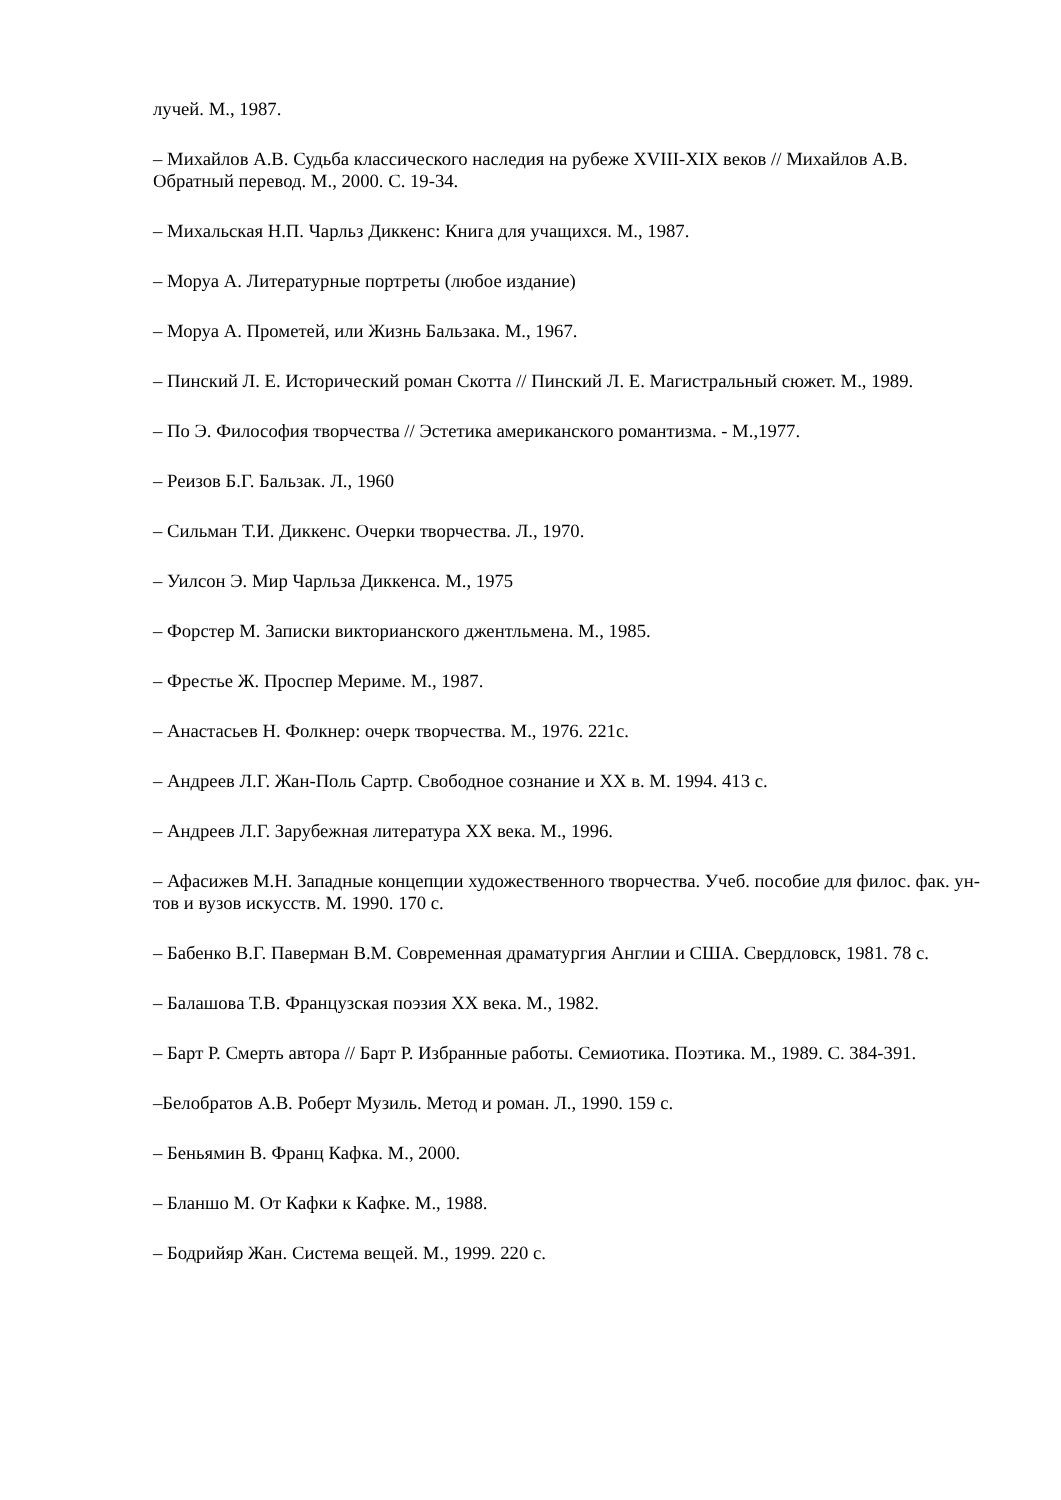лучей. М., 1987.
– Михайлов А.В. Судьба классического наследия на рубеже XVIII-XIX веков // Михайлов А.В. Обратный перевод. М., 2000. С. 19-34.
– Михальская Н.П. Чарльз Диккенс: Книга для учащихся. М., 1987.
– Моруа А. Литературные портреты (любое издание)
– Моруа А. Прометей, или Жизнь Бальзака. М., 1967.
– Пинский Л. Е. Исторический роман Скотта // Пинский Л. Е. Магистральный сюжет. М., 1989.
– По Э. Философия творчества // Эстетика американского романтизма. - М.,1977.
– Реизов Б.Г. Бальзак. Л., 1960
– Сильман Т.И. Диккенс. Очерки творчества. Л., 1970.
– Уилсон Э. Мир Чарльза Диккенса. М., 1975
– Форстер М. Записки викторианского джентльмена. М., 1985.
– Фрестье Ж. Проспер Мериме. М., 1987.
– Анастасьев Н. Фолкнер: очерк творчества. М., 1976. 221с.
– Андреев Л.Г. Жан-Поль Сартр. Свободное сознание и XX в. М. 1994. 413 с.
– Андреев Л.Г. Зарубежная литература XX века. М., 1996.
– Афасижев М.Н. Западные концепции художественного творчества. Учеб. пособие для филос. фак. ун-тов и вузов искусств. М. 1990. 170 с.
– Бабенко В.Г. Паверман В.М. Современная драматургия Англии и США. Свердловск, 1981. 78 с.
– Балашова Т.В. Французская поэзия XX века. М., 1982.
– Барт Р. Смерть автора // Барт Р. Избранные работы. Семиотика. Поэтика. М., 1989. С. 384-391.
–Белобратов А.В. Роберт Музиль. Метод и роман. Л., 1990. 159 с.
– Беньямин В. Франц Кафка. М., 2000.
– Бланшо М. От Кафки к Кафке. М., 1988.
– Бодрийяр Жан. Система вещей. М., 1999. 220 с.